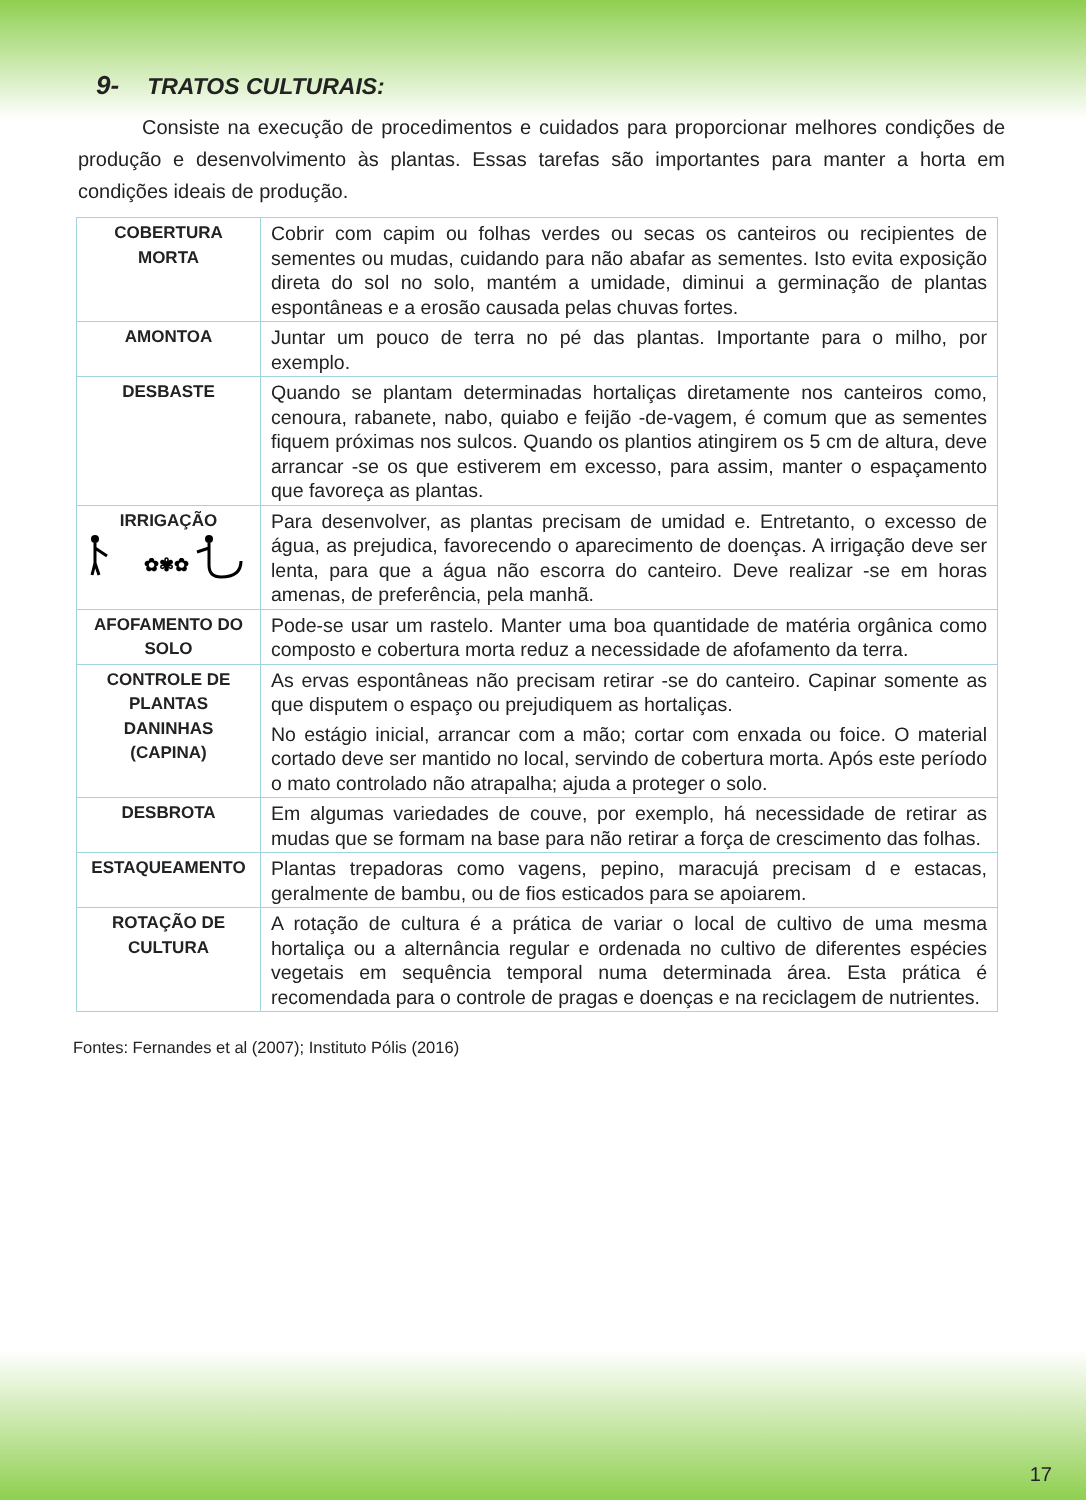9- TRATOS CULTURAIS:
Consiste na execução de procedimentos e cuidados para proporcionar melhores condições de produção e desenvolvimento às plantas. Essas tarefas são importantes para manter a horta em condições ideais de produção.
| COBERTURA MORTA | Cobrir com capim ou folhas verdes ou secas os canteiros ou recipientes de sementes ou mudas, cuidando para não abafar as sementes. Isto evita exposição direta do sol no solo, mantém a umidade, diminui a germinação de plantas espontâneas e a erosão causada pelas chuvas fortes. |
| AMONTOA | Juntar um pouco de terra no pé das plantas. Importante para o milho, por exemplo. |
| DESBASTE | Quando se plantam determinadas hortaliças diretamente nos canteiros como, cenoura, rabanete, nabo, quiabo e feijão -de-vagem, é comum que as sementes fiquem próximas nos sulcos. Quando os plantios atingirem os 5 cm de altura, deve arrancar -se os que estiverem em excesso, para assim, manter o espaçamento que favoreça as plantas. |
| IRRIGAÇÃO ✿✾✿ | Para desenvolver, as plantas precisam de umidad e. Entretanto, o excesso de água, as prejudica, favorecendo o aparecimento de doenças. A irrigação deve ser lenta, para que a água não escorra do canteiro. Deve realizar -se em horas amenas, de preferência, pela manhã. |
| AFOFAMENTO DO SOLO | Pode-se usar um rastelo. Manter uma boa quantidade de matéria orgânica como composto e cobertura morta reduz a necessidade de afofamento da terra. |
| CONTROLE DE PLANTAS DANINHAS (CAPINA) | As ervas espontâneas não precisam retirar -se do canteiro. Capinar somente as que disputem o espaço ou prejudiquem as hortaliças. No estágio inicial, arrancar com a mão; cortar com enxada ou foice. O material cortado deve ser mantido no local, servindo de cobertura morta. Após este período o mato controlado não atrapalha; ajuda a proteger o solo. |
| DESBROTA | Em algumas variedades de couve, por exemplo, há necessidade de retirar as mudas que se formam na base para não retirar a força de crescimento das folhas. |
| ESTAQUEAMENTO | Plantas trepadoras como vagens, pepino, maracujá precisam d e estacas, geralmente de bambu, ou de fios esticados para se apoiarem. |
| ROTAÇÃO DE CULTURA | A rotação de cultura é a prática de variar o local de cultivo de uma mesma hortaliça ou a alternância regular e ordenada no cultivo de diferentes espécies vegetais em sequência temporal numa determinada área. Esta prática é recomendada para o controle de pragas e doenças e na reciclagem de nutrientes. |
Fontes: Fernandes et al (2007); Instituto Pólis (2016)
17